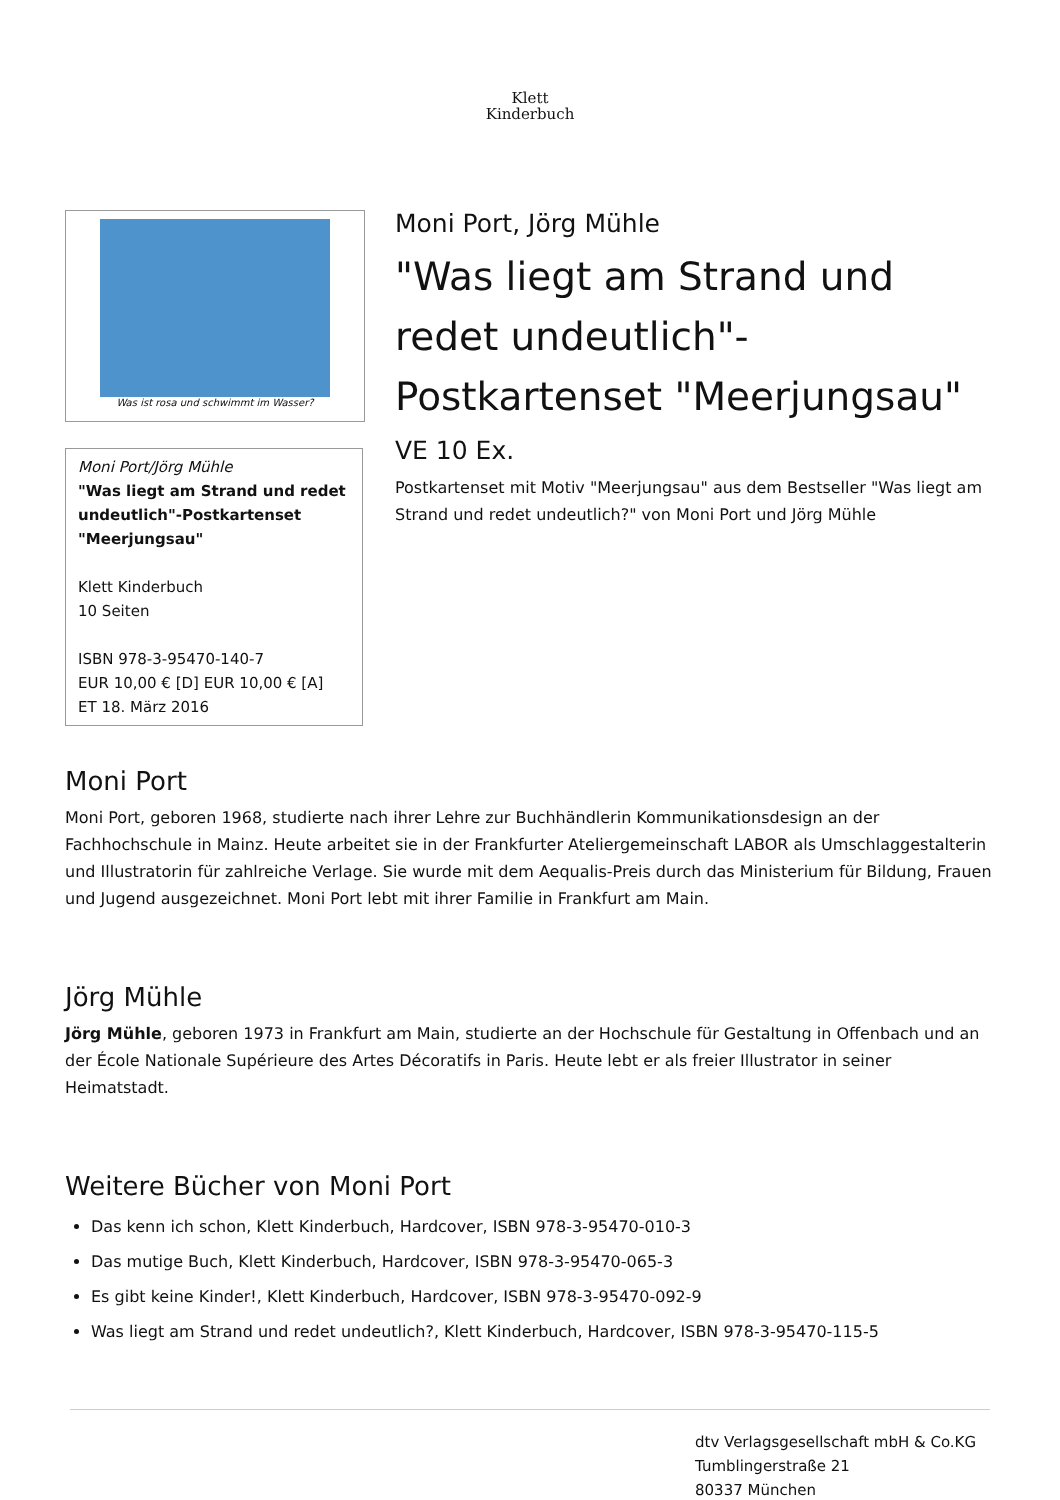Klett
Kinderbuch
Was ist rosa und schwimmt im Wasser?
Moni Port/Jörg Mühle
"Was liegt am Strand und redet undeutlich"-Postkartenset "Meerjungsau"
Klett Kinderbuch
10 Seiten
ISBN 978-3-95470-140-7
EUR 10,00 € [D] EUR 10,00 € [A]
ET 18. März 2016
Moni Port, Jörg Mühle
"Was liegt am Strand und redet undeutlich"-Postkartenset "Meerjungsau"
VE 10 Ex.
Postkartenset mit Motiv "Meerjungsau" aus dem Bestseller "Was liegt am Strand und redet undeutlich?" von Moni Port und Jörg Mühle
Moni Port
Moni Port, geboren 1968, studierte nach ihrer Lehre zur Buchhändlerin Kommunikationsdesign an der Fachhochschule in Mainz. Heute arbeitet sie in der Frankfurter Ateliergemeinschaft LABOR als Umschlaggestalterin und Illustratorin für zahlreiche Verlage. Sie wurde mit dem Aequalis-Preis durch das Ministerium für Bildung, Frauen und Jugend ausgezeichnet. Moni Port lebt mit ihrer Familie in Frankfurt am Main.
Jörg Mühle
Jörg Mühle, geboren 1973 in Frankfurt am Main, studierte an der Hochschule für Gestaltung in Offenbach und an der École Nationale Supérieure des Artes Décoratifs in Paris. Heute lebt er als freier Illustrator in seiner Heimatstadt.
Weitere Bücher von Moni Port
Das kenn ich schon, Klett Kinderbuch, Hardcover, ISBN 978-3-95470-010-3
Das mutige Buch, Klett Kinderbuch, Hardcover, ISBN 978-3-95470-065-3
Es gibt keine Kinder!, Klett Kinderbuch, Hardcover, ISBN 978-3-95470-092-9
Was liegt am Strand und redet undeutlich?, Klett Kinderbuch, Hardcover, ISBN 978-3-95470-115-5
dtv Verlagsgesellschaft mbH & Co.KG
Tumblingerstraße 21
80337 München